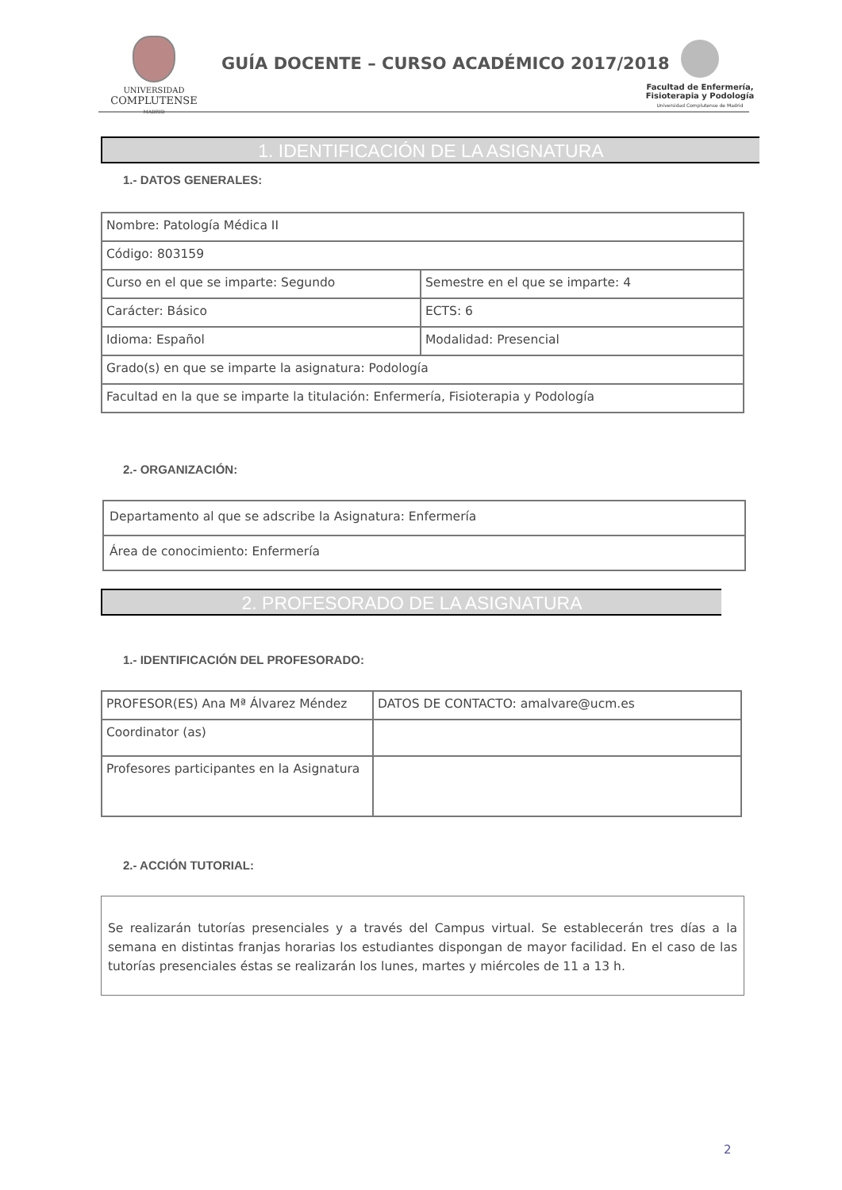UNIVERSIDAD
COMPLUTENSE
MADRID
GUÍA DOCENTE – CURSO ACADÉMICO 2017/2018
Facultad de Enfermería,
Fisioterapia y Podología
Universidad Complutense de Madrid
1. IDENTIFICACIÓN DE LA ASIGNATURA
1.- DATOS GENERALES:
| Nombre: Patología Médica II | |
| Código: 803159 | |
| Curso en el que se imparte: Segundo | Semestre en el que se imparte: 4 |
| Carácter: Básico | ECTS: 6 |
| Idioma: Español | Modalidad: Presencial |
| Grado(s) en que se imparte la asignatura: Podología | |
| Facultad en la que se imparte la titulación: Enfermería, Fisioterapia y Podología | |
2.- ORGANIZACIÓN:
| Departamento al que se adscribe la Asignatura: Enfermería |
| Área de conocimiento: Enfermería |
2. PROFESORADO DE LA ASIGNATURA
1.- IDENTIFICACIÓN DEL PROFESORADO:
| PROFESOR(ES) Ana Mª Álvarez Méndez | DATOS DE CONTACTO: amalvare@ucm.es |
| Coordinator (as) | |
| Profesores participantes en la Asignatura | |
2.- ACCIÓN TUTORIAL:
Se realizarán tutorías presenciales y a través del Campus virtual. Se establecerán tres días a la semana en distintas franjas horarias los estudiantes dispongan de mayor facilidad. En el caso de las tutorías presenciales éstas se realizarán los lunes, martes y miércoles de 11 a 13 h.
2